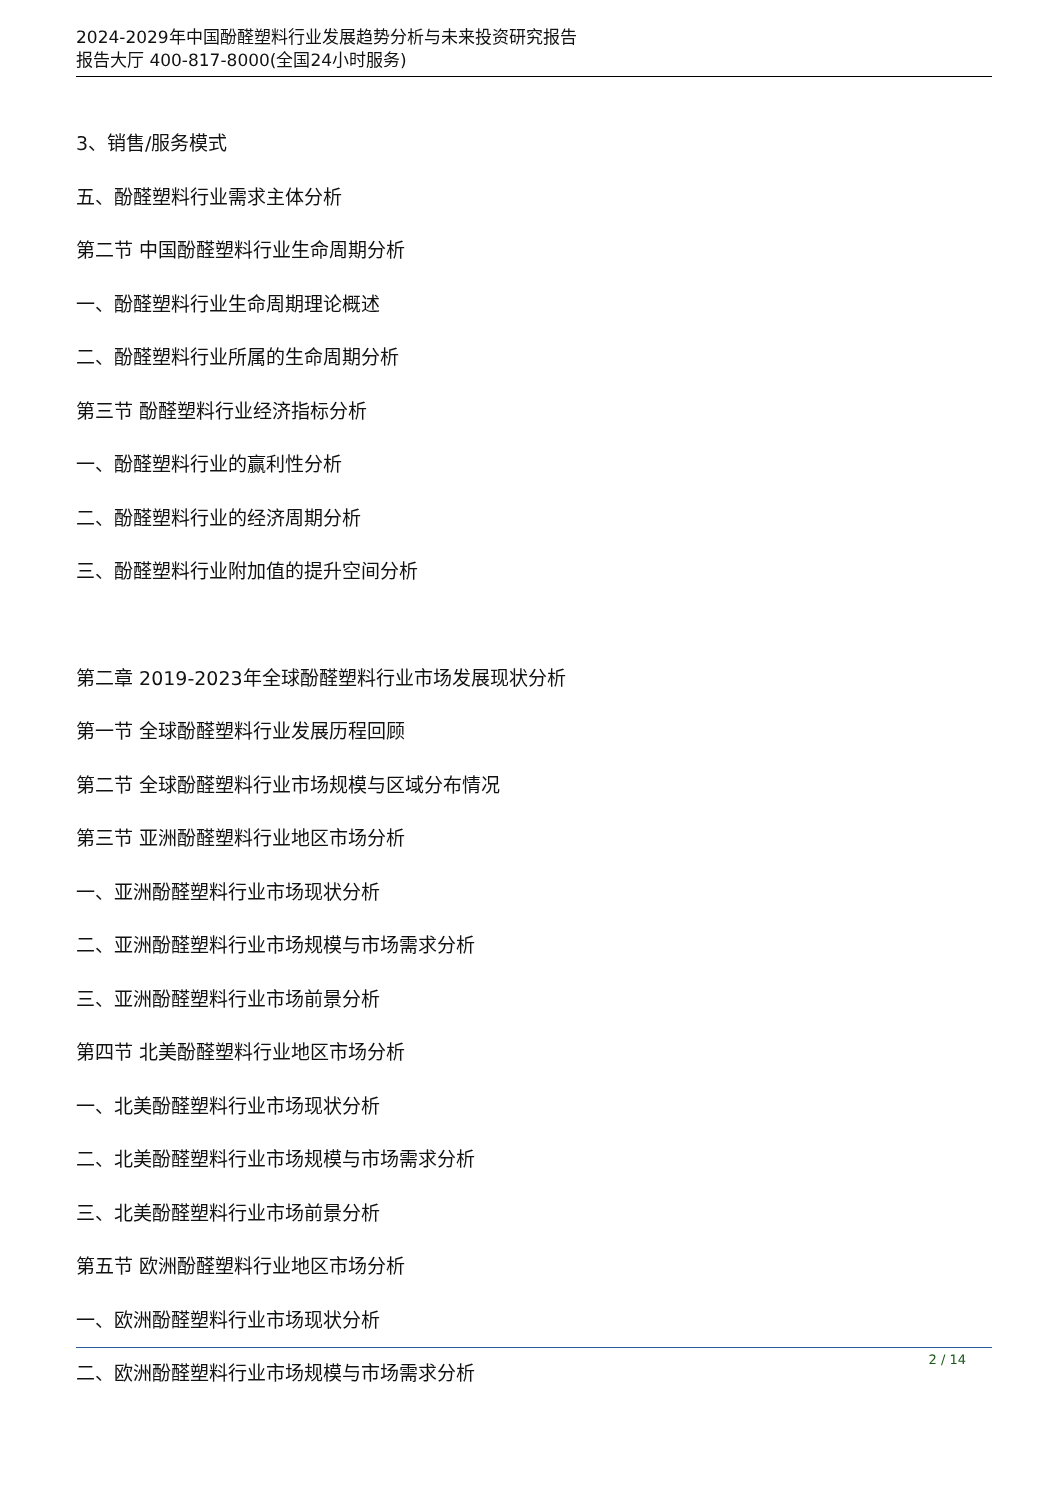2024-2029年中国酚醛塑料行业发展趋势分析与未来投资研究报告
报告大厅 400-817-8000(全国24小时服务)
3、销售/服务模式
五、酚醛塑料行业需求主体分析
第二节 中国酚醛塑料行业生命周期分析
一、酚醛塑料行业生命周期理论概述
二、酚醛塑料行业所属的生命周期分析
第三节 酚醛塑料行业经济指标分析
一、酚醛塑料行业的赢利性分析
二、酚醛塑料行业的经济周期分析
三、酚醛塑料行业附加值的提升空间分析
第二章 2019-2023年全球酚醛塑料行业市场发展现状分析
第一节 全球酚醛塑料行业发展历程回顾
第二节 全球酚醛塑料行业市场规模与区域分布情况
第三节 亚洲酚醛塑料行业地区市场分析
一、亚洲酚醛塑料行业市场现状分析
二、亚洲酚醛塑料行业市场规模与市场需求分析
三、亚洲酚醛塑料行业市场前景分析
第四节 北美酚醛塑料行业地区市场分析
一、北美酚醛塑料行业市场现状分析
二、北美酚醛塑料行业市场规模与市场需求分析
三、北美酚醛塑料行业市场前景分析
第五节 欧洲酚醛塑料行业地区市场分析
一、欧洲酚醛塑料行业市场现状分析
二、欧洲酚醛塑料行业市场规模与市场需求分析
2 / 14